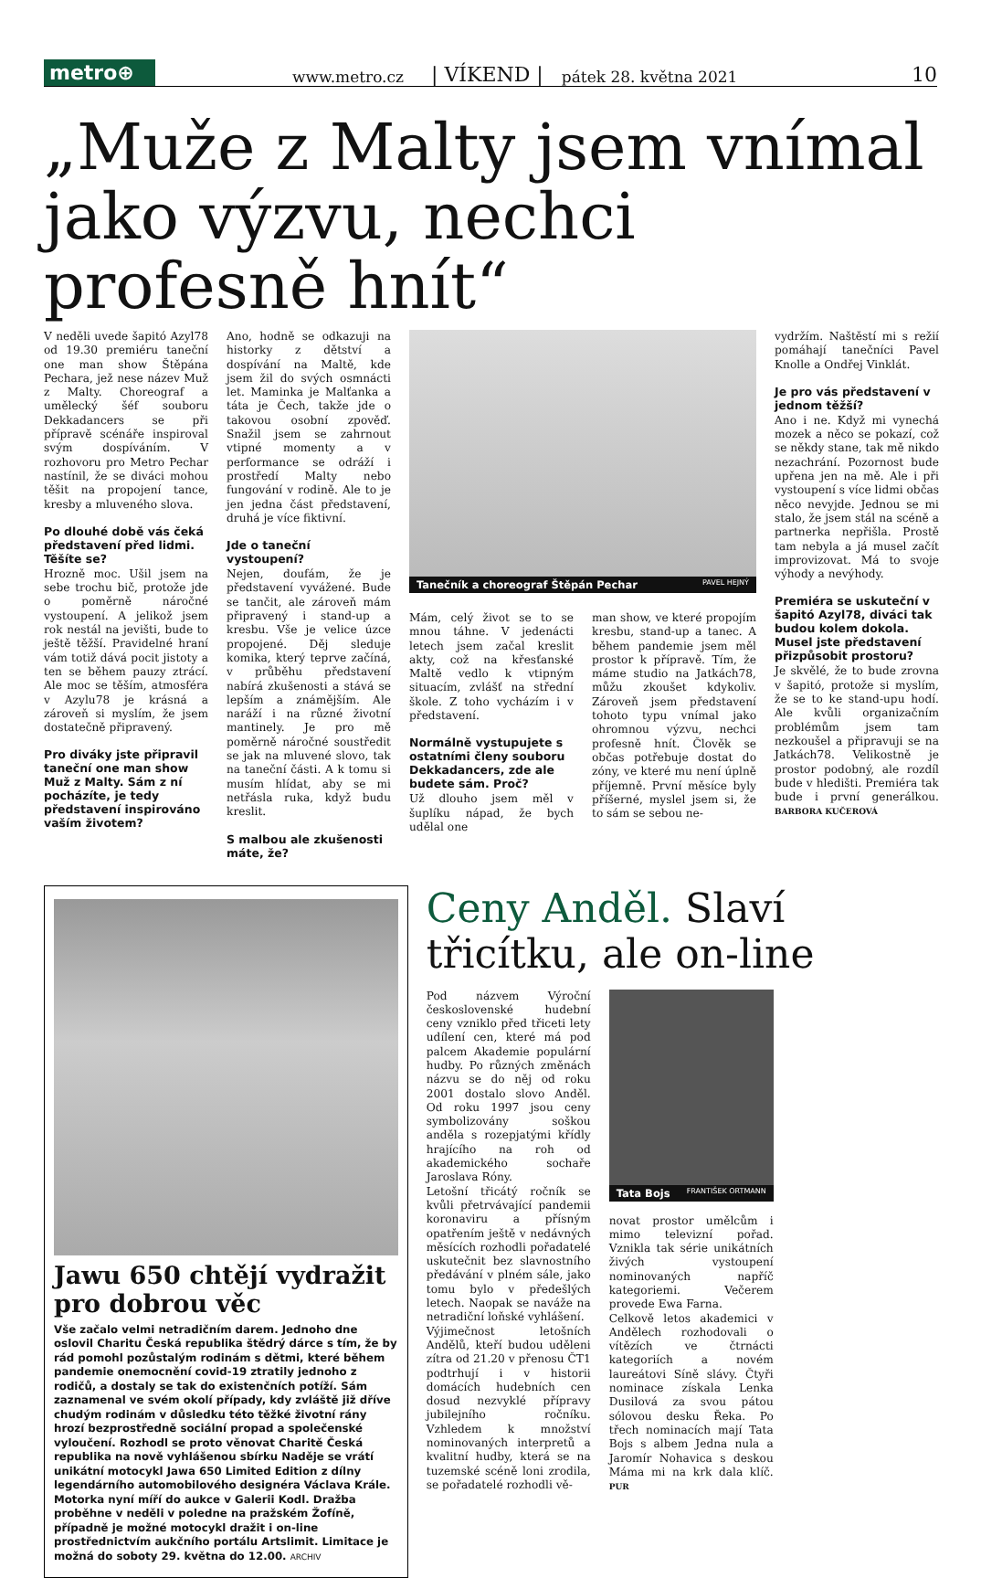metro⊕
www.metro.cz | VÍKEND | pátek 28. května 2021 10
„Muže z Malty jsem vnímal jako výzvu, nechci profesně hnít“
V neděli uvede šapitó Azyl78 od 19.30 premiéru taneční one man show Štěpána Pechara, jež nese název Muž z Malty. Choreograf a umělecký šéf souboru Dekkadancers se při přípravě scénáře inspiroval svým dospíváním. V rozhovoru pro Metro Pechar nastínil, že se diváci mohou těšit na propojení tance, kresby a mluveného slova.
Po dlouhé době vás čeká představení před lidmi. Těšíte se?
Hrozně moc. Ušil jsem na sebe trochu bič, protože jde o poměrně náročné vystoupení. A jelikož jsem rok nestál na jevišti, bude to ještě těžší. Pravidelné hraní vám totiž dává pocit jistoty a ten se během pauzy ztrácí. Ale moc se těším, atmosféra v Azylu78 je krásná a zároveň si myslím, že jsem dostatečně připravený.
Pro diváky jste připravil taneční one man show Muž z Malty. Sám z ní pocházíte, je tedy představení inspirováno vaším životem?
Ano, hodně se odkazuji na historky z dětství a dospívání na Maltě, kde jsem žil do svých osmnácti let. Maminka je Malťanka a táta je Čech, takže jde o takovou osobní zpověď. Snažil jsem se zahrnout vtipné momenty a v performance se odráží i prostředí Malty nebo fungování v rodině. Ale to je jen jedna část představení, druhá je více fiktivní.
Jde o taneční vystoupení?
Nejen, doufám, že je představení vyvážené. Bude se tančit, ale zároveň mám připravený i stand-up a kresbu. Vše je velice úzce propojené. Děj sleduje komika, který teprve začíná, v průběhu představení nabírá zkušenosti a stává se lepším a známějším. Ale naráží i na různé životní mantinely. Je pro mě poměrně náročné soustředit se jak na mluvené slovo, tak na taneční části. A k tomu si musím hlídat, aby se mi netřásla ruka, když budu kreslit.
S malbou ale zkušenosti máte, že?
Tanečník a choreograf Štěpán Pechar PAVEL HEJNÝ
Mám, celý život se to se mnou táhne. V jedenácti letech jsem začal kreslit akty, což na křesťanské Maltě vedlo k vtipným situacím, zvlášť na střední škole. Z toho vycházím i v představení.
Normálně vystupujete s ostatními členy souboru Dekkadancers, zde ale budete sám. Proč?
Už dlouho jsem měl v šuplíku nápad, že bych udělal one
man show, ve které propojím kresbu, stand-up a tanec. A během pandemie jsem měl prostor k přípravě. Tím, že máme studio na Jatkách78, můžu zkoušet kdykoliv. Zároveň jsem představení tohoto typu vnímal jako ohromnou výzvu, nechci profesně hnít. Člověk se občas potřebuje dostat do zóny, ve které mu není úplně příjemně. První měsíce byly příšerné, myslel jsem si, že to sám se sebou ne-
vydržím. Naštěstí mi s režií pomáhají tanečníci Pavel Knolle a Ondřej Vinklát.
Je pro vás představení v jednom těžší?
Ano i ne. Když mi vynechá mozek a něco se pokazí, což se někdy stane, tak mě nikdo nezachrání. Pozornost bude upřena jen na mě. Ale i při vystoupení s více lidmi občas něco nevyjde. Jednou se mi stalo, že jsem stál na scéně a partnerka nepřišla. Prostě tam nebyla a já musel začít improvizovat. Má to svoje výhody a nevýhody.
Premiéra se uskuteční v šapitó Azyl78, diváci tak budou kolem dokola. Musel jste představení přizpůsobit prostoru?
Je skvělé, že to bude zrovna v šapitó, protože si myslím, že se to ke stand-upu hodí. Ale kvůli organizačním problémům jsem tam nezkoušel a připravuji se na Jatkách78. Velikostně je prostor podobný, ale rozdíl bude v hledišti. Premiéra tak bude i první generálkou. BARBORA KUČEROVÁ
Jawu 650 chtějí vydražit pro dobrou věc
Vše začalo velmi netradičním darem. Jednoho dne oslovil Charitu Česká republika štědrý dárce s tím, že by rád pomohl pozůstalým rodinám s dětmi, které během pandemie onemocnění covid-19 ztratily jednoho z rodičů, a dostaly se tak do existenčních potíží. Sám zaznamenal ve svém okolí případy, kdy zvláště již dříve chudým rodinám v důsledku této těžké životní rány hrozí bezprostředně sociální propad a společenské vyloučení. Rozhodl se proto věnovat Charitě Česká republika na nově vyhlášenou sbírku Naděje se vrátí unikátní motocykl Jawa 650 Limited Edition z dílny legendárního automobilového designéra Václava Krále. Motorka nyní míří do aukce v Galerii Kodl. Dražba proběhne v neděli v poledne na pražském Žofíně, případně je možné motocykl dražit i on-line prostřednictvím aukčního portálu Artslimit. Limitace je možná do soboty 29. května do 12.00. ARCHIV
Ceny Anděl. Slaví třicítku, ale on-line
Pod názvem Výroční československé hudební ceny vzniklo před třiceti lety udílení cen, které má pod palcem Akademie populární hudby. Po různých změnách názvu se do něj od roku 2001 dostalo slovo Anděl. Od roku 1997 jsou ceny symbolizovány soškou anděla s rozepjatými křídly hrajícího na roh od akademického sochaře Jaroslava Róny.
Letošní třicátý ročník se kvůli přetrvávající pandemii koronaviru a přísným opatřením ještě v nedávných měsících rozhodli pořadatelé uskutečnit bez slavnostního předávání v plném sále, jako tomu bylo v předešlých letech. Naopak se naváže na netradiční loňské vyhlášení.
Výjimečnost letošních Andělů, kteří budou uděleni zítra od 21.20 v přenosu ČT1 podtrhují i v historii domácích hudebních cen dosud nezvyklé přípravy jubilejního ročníku. Vzhledem k množství nominovaných interpretů a kvalitní hudby, která se na tuzemské scéně loni zrodila, se pořadatelé rozhodli vě-
Tata Bojs FRANTIŠEK ORTMANN
novat prostor umělcům i mimo televizní pořad. Vznikla tak série unikátních živých vystoupení nominovaných napříč kategoriemi. Večerem provede Ewa Farna.
Celkově letos akademici v Andělech rozhodovali o vítězích ve čtrnácti kategoriích a novém laureátovi Síně slávy. Čtyři nominace získala Lenka Dusilová za svou pátou sólovou desku Řeka. Po třech nominacích mají Tata Bojs s albem Jedna nula a Jaromír Nohavica s deskou Máma mi na krk dala klíč. PUR